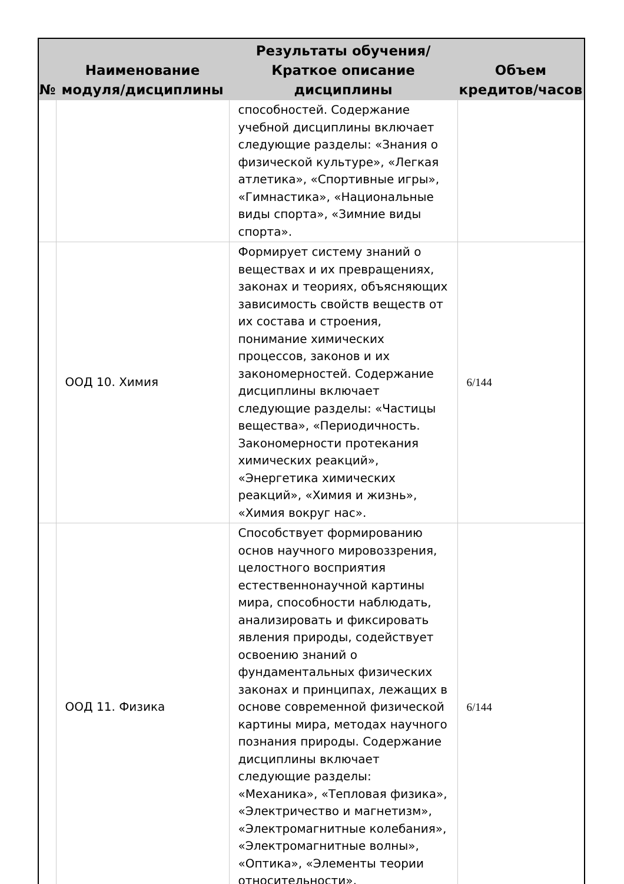| № | Наименование модуля/дисциплины | Результаты обучения/Краткое описание дисциплины | Объем кредитов/часов |
| --- | --- | --- | --- |
| | | способностей. Содержание учебной дисциплины включает следующие разделы: «Знания о физической культуре», «Легкая атлетика», «Спортивные игры», «Гимнастика», «Национальные виды спорта», «Зимние виды спорта». | |
| | ООД 10. Химия | Формирует систему знаний о веществах и их превращениях, законах и теориях, объясняющих зависимость свойств веществ от их состава и строения, понимание химических процессов, законов и их закономерностей. Содержание дисциплины включает следующие разделы: «Частицы вещества», «Периодичность. Закономерности протекания химических реакций», «Энергетика химических реакций», «Химия и жизнь», «Химия вокруг нас». | 6/144 |
| | ООД 11. Физика | Способствует формированию основ научного мировоззрения, целостного восприятия естественнонаучной картины мира, способности наблюдать, анализировать и фиксировать явления природы, содействует освоению знаний о фундаментальных физических законах и принципах, лежащих в основе современной физической картины мира, методах научного познания природы. Содержание дисциплины включает следующие разделы: «Механика», «Тепловая физика», «Электричество и магнетизм», «Электромагнитные колебания», «Электромагнитные волны», «Оптика», «Элементы теории относительности», | 6/144 |